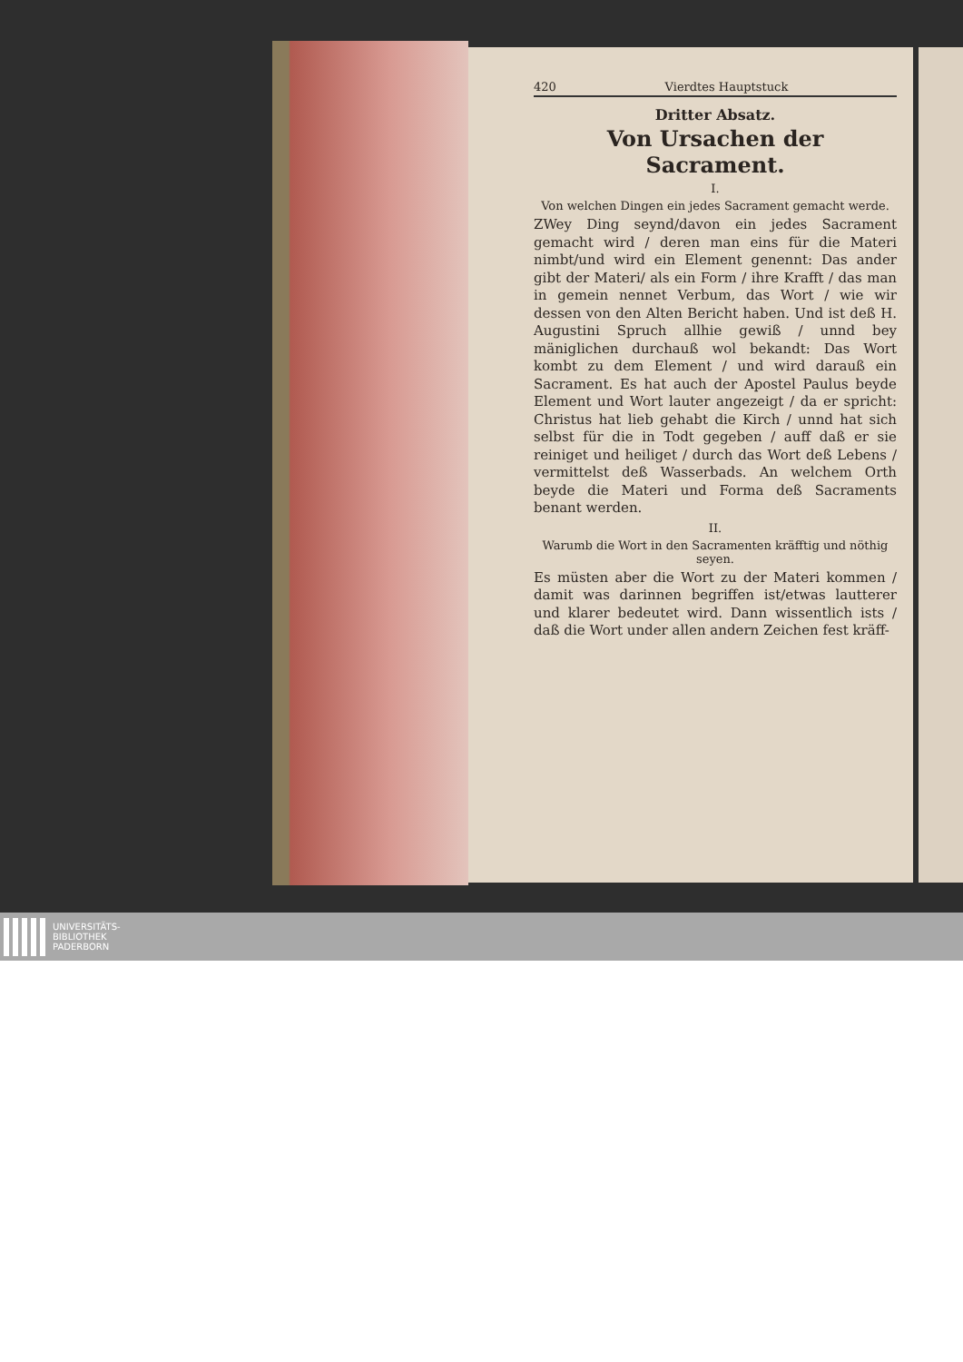420 Vierdtes Hauptstuck
Dritter Absatz.
Von Ursachen der Sacrament.
I.
Von welchen Dingen ein jedes Sacrament gemacht werde.
ZWey Ding seynd/davon ein jedes Sacrament gemacht wird / deren man eins für die Materi nimbt/und wird ein Element genennt: Das ander gibt der Materi/ als ein Form / ihre Krafft / das man in gemein nennet Verbum, das Wort / wie wir dessen von den Alten Bericht haben. Und ist deß H. Augustini Spruch allhie gewiß / unnd bey mäniglichen durchauß wol bekandt: Das Wort kombt zu dem Element / und wird darauß ein Sacrament. Es hat auch der Apostel Paulus beyde Element und Wort lauter angezeigt / da er spricht: Christus hat lieb gehabt die Kirch / unnd hat sich selbst für die in Todt gegeben / auff daß er sie reiniget und heiliget / durch das Wort deß Lebens / vermittelst deß Wasserbads. An welchem Orth beyde die Materi und Forma deß Sacraments benant werden.
II.
Warumb die Wort in den Sacramenten kräfftig und nöthig seyen.
Es müsten aber die Wort zu der Materi kommen / damit was darinnen begriffen ist/etwas lautterer und klarer bedeutet wird. Dann wissentlich ists / daß die Wort under allen andern Zeichen fest kräff-
UNIVERSITÄTS-
BIBLIOTHEK
PADERBORN